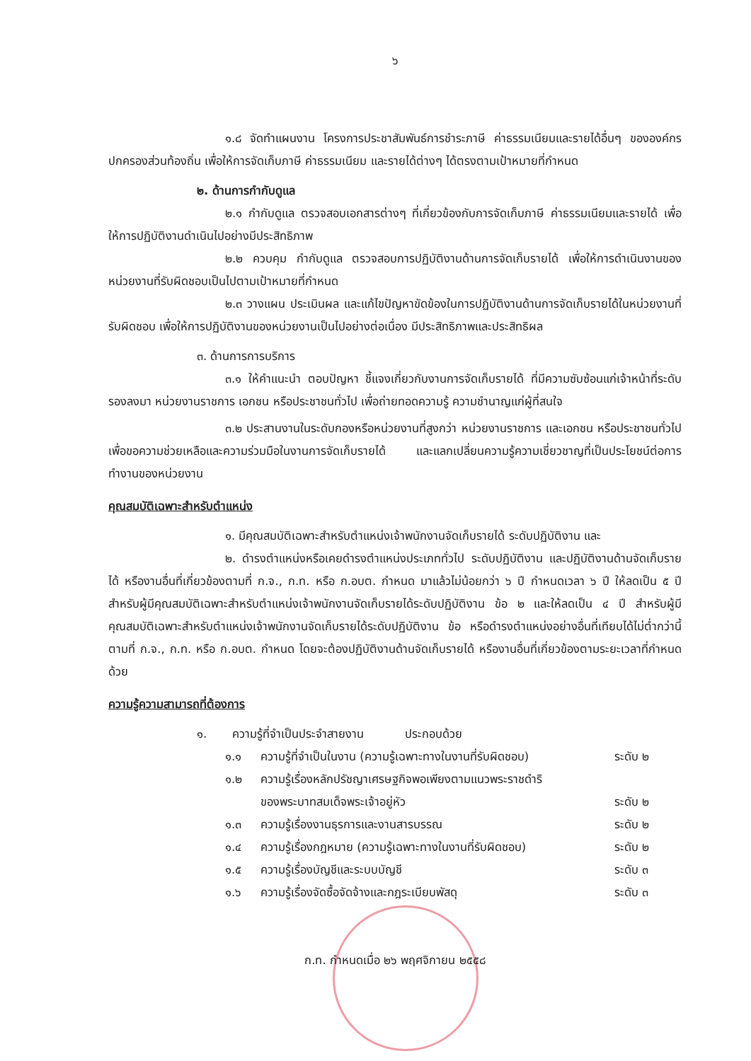๖
๑.๘ จัดทำแผนงาน โครงการประชาสัมพันธ์การชำระภาษี ค่าธรรมเนียมและรายได้อื่นๆ ขององค์กรปกครองส่วนท้องถิ่น เพื่อให้การจัดเก็บภาษี ค่าธรรมเนียม และรายได้ต่างๆ ได้ตรงตามเป้าหมายที่กำหนด
๒. ด้านการกำกับดูแล
๒.๑ กำกับดูแล ตรวจสอบเอกสารต่างๆ ที่เกี่ยวข้องกับการจัดเก็บภาษี ค่าธรรมเนียมและรายได้ เพื่อให้การปฏิบัติงานดำเนินไปอย่างมีประสิทธิภาพ
๒.๒ ควบคุม กำกับดูแล ตรวจสอบการปฏิบัติงานด้านการจัดเก็บรายได้ เพื่อให้การดำเนินงานของหน่วยงานที่รับผิดชอบเป็นไปตามเป้าหมายที่กำหนด
๒.๓ วางแผน ประเมินผล และแก้ไขปัญหาขัดข้องในการปฏิบัติงานด้านการจัดเก็บรายได้ในหน่วยงานที่รับผิดชอบ เพื่อให้การปฏิบัติงานของหน่วยงานเป็นไปอย่างต่อเนื่อง มีประสิทธิภาพและประสิทธิผล
๓. ด้านการการบริการ
๓.๑ ให้คำแนะนำ ตอบปัญหา ชี้แจงเกี่ยวกับงานการจัดเก็บรายได้ ที่มีความซับซ้อนแก่เจ้าหน้าที่ระดับรองลงมา หน่วยงานราชการ เอกชน หรือประชาชนทั่วไป เพื่อถ่ายทอดความรู้ ความชำนาญแก่ผู้ที่สนใจ
๓.๒ ประสานงานในระดับกองหรือหน่วยงานที่สูงกว่า หน่วยงานราชการ และเอกชน หรือประชาชนทั่วไป เพื่อขอความช่วยเหลือและความร่วมมือในงานการจัดเก็บรายได้ และแลกเปลี่ยนความรู้ความเชี่ยวชาญที่เป็นประโยชน์ต่อการทำงานของหน่วยงาน
คุณสมบัติเฉพาะสำหรับตำแหน่ง
๑. มีคุณสมบัติเฉพาะสำหรับตำแหน่งเจ้าพนักงานจัดเก็บรายได้ ระดับปฏิบัติงาน และ
๒. ดำรงตำแหน่งหรือเคยดำรงตำแหน่งประเภททั่วไป ระดับปฏิบัติงาน และปฏิบัติงานด้านจัดเก็บรายได้ หรืองานอื่นที่เกี่ยวข้องตามที่ ก.จ., ก.ท. หรือ ก.อบต. กำหนด มาแล้วไม่น้อยกว่า ๖ ปี กำหนดเวลา ๖ ปี ให้ลดเป็น ๕ ปีสำหรับผู้มีคุณสมบัติเฉพาะสำหรับตำแหน่งเจ้าพนักงานจัดเก็บรายได้ระดับปฏิบัติงาน ข้อ ๒ และให้ลดเป็น ๔ ปี สำหรับผู้มีคุณสมบัติเฉพาะสำหรับตำแหน่งเจ้าพนักงานจัดเก็บรายได้ระดับปฏิบัติงาน ข้อ หรือดำรงตำแหน่งอย่างอื่นที่เทียบได้ไม่ต่ำกว่านี้ ตามที่ ก.จ., ก.ท. หรือ ก.อบต. กำหนด โดยจะต้องปฏิบัติงานด้านจัดเก็บรายได้ หรืองานอื่นที่เกี่ยวข้องตามระยะเวลาที่กำหนดด้วย
ความรู้ความสามารถที่ต้องการ
๑. ความรู้ที่จำเป็นประจำสายงาน ประกอบด้วย
๑.๑ ความรู้ที่จำเป็นในงาน (ความรู้เฉพาะทางในงานที่รับผิดชอบ) ระดับ ๒
๑.๒ ความรู้เรื่องหลักปรัชญาเศรษฐกิจพอเพียงตามแนวพระราชดำริ
ของพระบาทสมเด็จพระเจ้าอยู่หัว
ระดับ ๒
๑.๓ ความรู้เรื่องงานธุรการและงานสารบรรณ ระดับ ๒
๑.๔ ความรู้เรื่องกฎหมาย (ความรู้เฉพาะทางในงานที่รับผิดชอบ) ระดับ ๒
๑.๕ ความรู้เรื่องบัญชีและระบบบัญชี ระดับ ๓
๑.๖ ความรู้เรื่องจัดซื้อจัดจ้างและกฎระเบียบพัสดุ ระดับ ๓
ก.ท. กำหนดเมื่อ ๒๖ พฤศจิกายน ๒๕๕๘